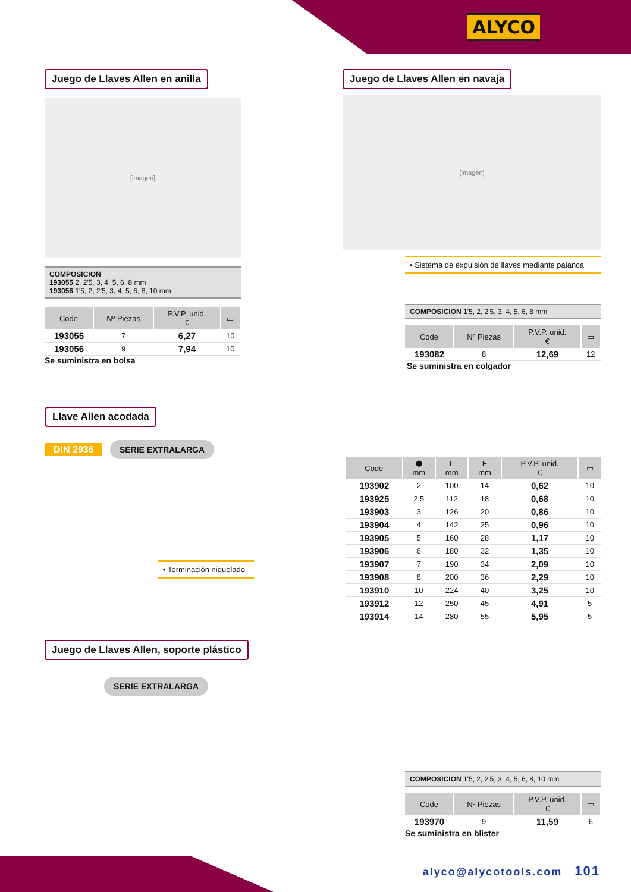ALYCO
Juego de Llaves Allen en anilla
[imagen]
COMPOSICION
193055 2, 2'5, 3, 4, 5, 6, 8 mm
193056 1'5, 2, 2'5, 3, 4, 5, 6, 8, 10 mm
| Code | Nº Piezas | P.V.P. unid. € | ▭ |
| --- | --- | --- | --- |
| 193055 | 7 | 6,27 | 10 |
| 193056 | 9 | 7,94 | 10 |
Se suministra en bolsa
Juego de Llaves Allen en navaja
[imagen]
• Sistema de expulsión de llaves mediante palanca
COMPOSICION 1'5, 2, 2'5, 3, 4, 5, 6, 8 mm
| Code | Nº Piezas | P.V.P. unid. € | ▭ |
| --- | --- | --- | --- |
| 193082 | 8 | 12,69 | 12 |
Se suministra en colgador
Llave Allen acodada
DIN 2936 SERIE EXTRALARGA
• Terminación niquelado
| Code | ⬢ mm | L mm | E mm | P.V.P. unid. € | ▭ |
| --- | --- | --- | --- | --- | --- |
| 193902 | 2 | 100 | 14 | 0,62 | 10 |
| 193925 | 2.5 | 112 | 18 | 0,68 | 10 |
| 193903 | 3 | 126 | 20 | 0,86 | 10 |
| 193904 | 4 | 142 | 25 | 0,96 | 10 |
| 193905 | 5 | 160 | 28 | 1,17 | 10 |
| 193906 | 6 | 180 | 32 | 1,35 | 10 |
| 193907 | 7 | 190 | 34 | 2,09 | 10 |
| 193908 | 8 | 200 | 36 | 2,29 | 10 |
| 193910 | 10 | 224 | 40 | 3,25 | 10 |
| 193912 | 12 | 250 | 45 | 4,91 | 5 |
| 193914 | 14 | 280 | 55 | 5,95 | 5 |
Juego de Llaves Allen, soporte plástico
SERIE EXTRALARGA
COMPOSICION 1'5, 2, 2'5, 3, 4, 5, 6, 8, 10 mm
| Code | Nº Piezas | P.V.P. unid. € | ▭ |
| --- | --- | --- | --- |
| 193970 | 9 | 11,59 | 6 |
Se suministra en blister
alyco@alycotools.com 101